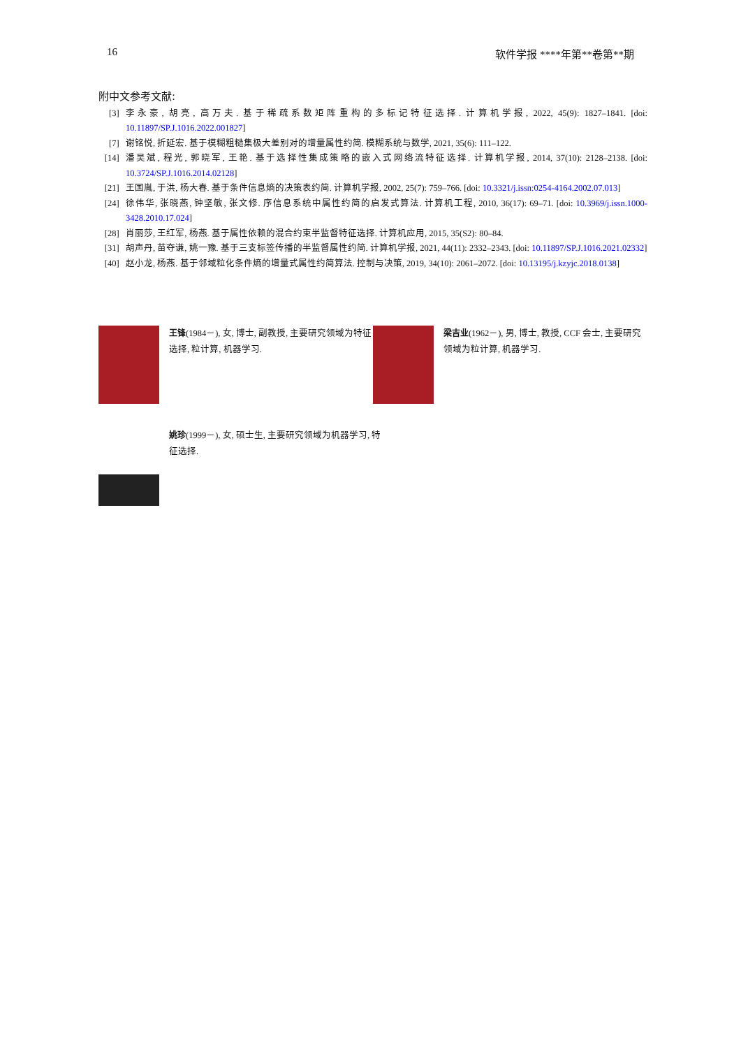16 软件学报 ****年第**卷第**期
附中文参考文献:
[3] 李永豪, 胡亮, 高万夫. 基于稀疏系数矩阵重构的多标记特征选择. 计算机学报, 2022, 45(9): 1827–1841. [doi: 10.11897/SP.J.1016.2022.001827]
[7] 谢铭悦, 折延宏. 基于模糊粗糙集极大差别对的增量属性约简. 模糊系统与数学, 2021, 35(6): 111–122.
[14] 潘吴斌, 程光, 郭晓军, 王艳. 基于选择性集成策略的嵌入式网络流特征选择. 计算机学报, 2014, 37(10): 2128–2138. [doi: 10.3724/SP.J.1016.2014.02128]
[21] 王国胤, 于洪, 杨大春. 基于条件信息熵的决策表约简. 计算机学报, 2002, 25(7): 759–766. [doi: 10.3321/j.issn:0254-4164.2002.07.013]
[24] 徐伟华, 张晓燕, 钟坚敏, 张文修. 序信息系统中属性约简的启发式算法. 计算机工程, 2010, 36(17): 69–71. [doi: 10.3969/j.issn.1000-3428.2010.17.024]
[28] 肖丽莎, 王红军, 杨燕. 基于属性依赖的混合约束半监督特征选择. 计算机应用, 2015, 35(S2): 80–84.
[31] 胡声丹, 苗夺谦, 姚一豫. 基于三支标签传播的半监督属性约简. 计算机学报, 2021, 44(11): 2332–2343. [doi: 10.11897/SP.J.1016.2021.02332]
[40] 赵小龙, 杨燕. 基于邻域粒化条件熵的增量式属性约简算法. 控制与决策, 2019, 34(10): 2061–2072. [doi: 10.13195/j.kzyjc.2018.0138]
王锋(1984－), 女, 博士, 副教授, 主要研究领域为特征选择, 粒计算, 机器学习.
梁吉业(1962－), 男, 博士, 教授, CCF 会士, 主要研究领域为粒计算, 机器学习.
姚珍(1999－), 女, 硕士生, 主要研究领域为机器学习, 特征选择.